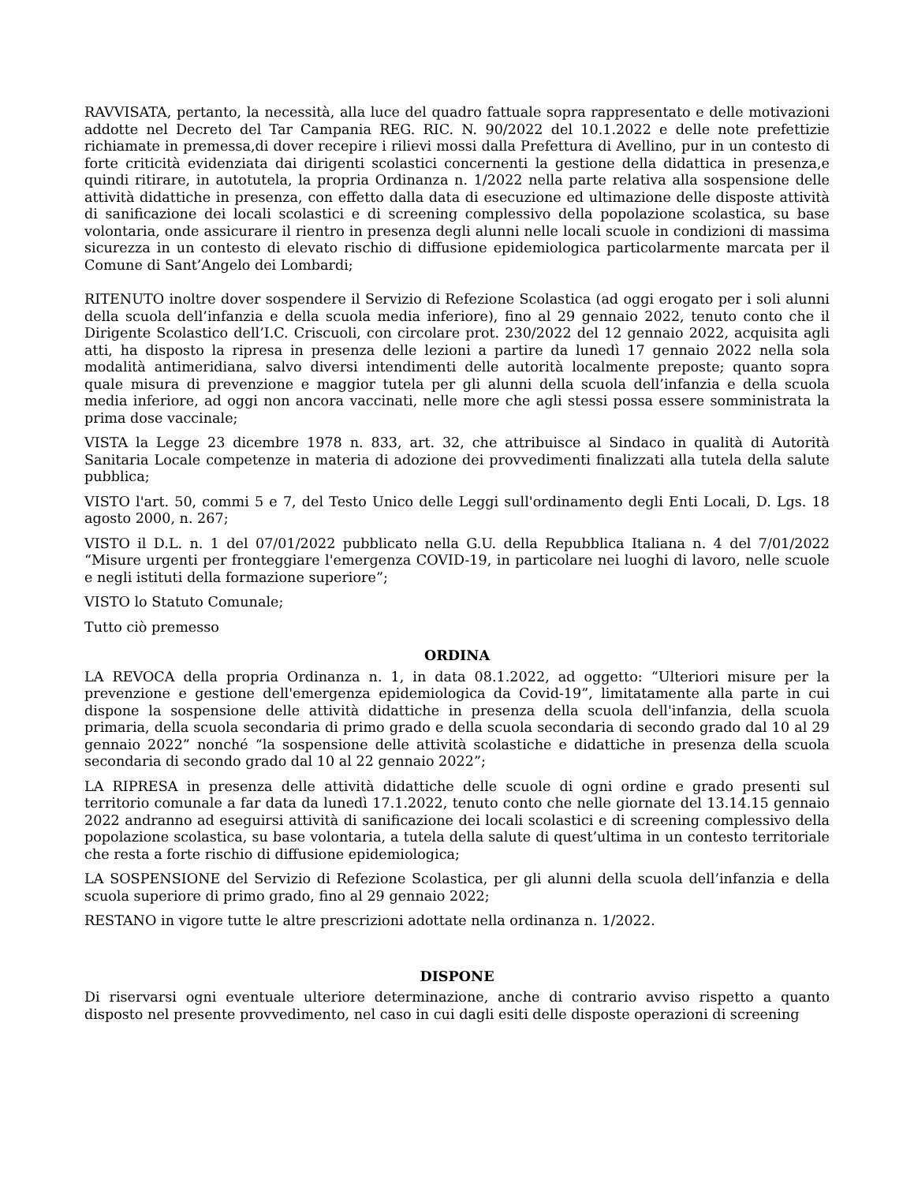RAVVISATA, pertanto, la necessità, alla luce del quadro fattuale sopra rappresentato e delle motivazioni addotte nel Decreto del Tar Campania REG. RIC. N. 90/2022 del 10.1.2022 e delle note prefettizie richiamate in premessa,di dover recepire i rilievi mossi dalla Prefettura di Avellino, pur in un contesto di forte criticità evidenziata dai dirigenti scolastici concernenti la gestione della didattica in presenza,e quindi ritirare, in autotutela, la propria Ordinanza n. 1/2022 nella parte relativa alla sospensione delle attività didattiche in presenza, con effetto dalla data di esecuzione ed ultimazione delle disposte attività di sanificazione dei locali scolastici e di screening complessivo della popolazione scolastica, su base volontaria, onde assicurare il rientro in presenza degli alunni nelle locali scuole in condizioni di massima sicurezza in un contesto di elevato rischio di diffusione epidemiologica particolarmente marcata per il Comune di Sant’Angelo dei Lombardi;
RITENUTO inoltre dover sospendere il Servizio di Refezione Scolastica (ad oggi erogato per i soli alunni della scuola dell’infanzia e della scuola media inferiore), fino al 29 gennaio 2022, tenuto conto che il Dirigente Scolastico dell’I.C. Criscuoli, con circolare prot. 230/2022 del 12 gennaio 2022, acquisita agli atti, ha disposto la ripresa in presenza delle lezioni a partire da lunedì 17 gennaio 2022 nella sola modalità antimeridiana, salvo diversi intendimenti delle autorità localmente preposte; quanto sopra quale misura di prevenzione e maggior tutela per gli alunni della scuola dell’infanzia e della scuola media inferiore, ad oggi non ancora vaccinati, nelle more che agli stessi possa essere somministrata la prima dose vaccinale;
VISTA la Legge 23 dicembre 1978 n. 833, art. 32, che attribuisce al Sindaco in qualità di Autorità Sanitaria Locale competenze in materia di adozione dei provvedimenti finalizzati alla tutela della salute pubblica;
VISTO l'art. 50, commi 5 e 7, del Testo Unico delle Leggi sull'ordinamento degli Enti Locali, D. Lgs. 18 agosto 2000, n. 267;
VISTO il D.L. n. 1 del 07/01/2022 pubblicato nella G.U. della Repubblica Italiana n. 4 del 7/01/2022 “Misure urgenti per fronteggiare l'emergenza COVID-19, in particolare nei luoghi di lavoro, nelle scuole e negli istituti della formazione superiore”;
VISTO lo Statuto Comunale;
Tutto ciò premesso
ORDINA
LA REVOCA della propria Ordinanza n. 1, in data 08.1.2022, ad oggetto: “Ulteriori misure per la prevenzione e gestione dell'emergenza epidemiologica da Covid-19”, limitatamente alla parte in cui dispone la sospensione delle attività didattiche in presenza della scuola dell'infanzia, della scuola primaria, della scuola secondaria di primo grado e della scuola secondaria di secondo grado dal 10 al 29 gennaio 2022” nonché “la sospensione delle attività scolastiche e didattiche in presenza della scuola secondaria di secondo grado dal 10 al 22 gennaio 2022”;
LA RIPRESA in presenza delle attività didattiche delle scuole di ogni ordine e grado presenti sul territorio comunale a far data da lunedì 17.1.2022, tenuto conto che nelle giornate del 13.14.15 gennaio 2022 andranno ad eseguirsi attività di sanificazione dei locali scolastici e di screening complessivo della popolazione scolastica, su base volontaria, a tutela della salute di quest’ultima in un contesto territoriale che resta a forte rischio di diffusione epidemiologica;
LA SOSPENSIONE del Servizio di Refezione Scolastica, per gli alunni della scuola dell’infanzia e della scuola superiore di primo grado, fino al 29 gennaio 2022;
RESTANO in vigore tutte le altre prescrizioni adottate nella ordinanza n. 1/2022.
DISPONE
Di riservarsi ogni eventuale ulteriore determinazione, anche di contrario avviso rispetto a quanto disposto nel presente provvedimento, nel caso in cui dagli esiti delle disposte operazioni di screening